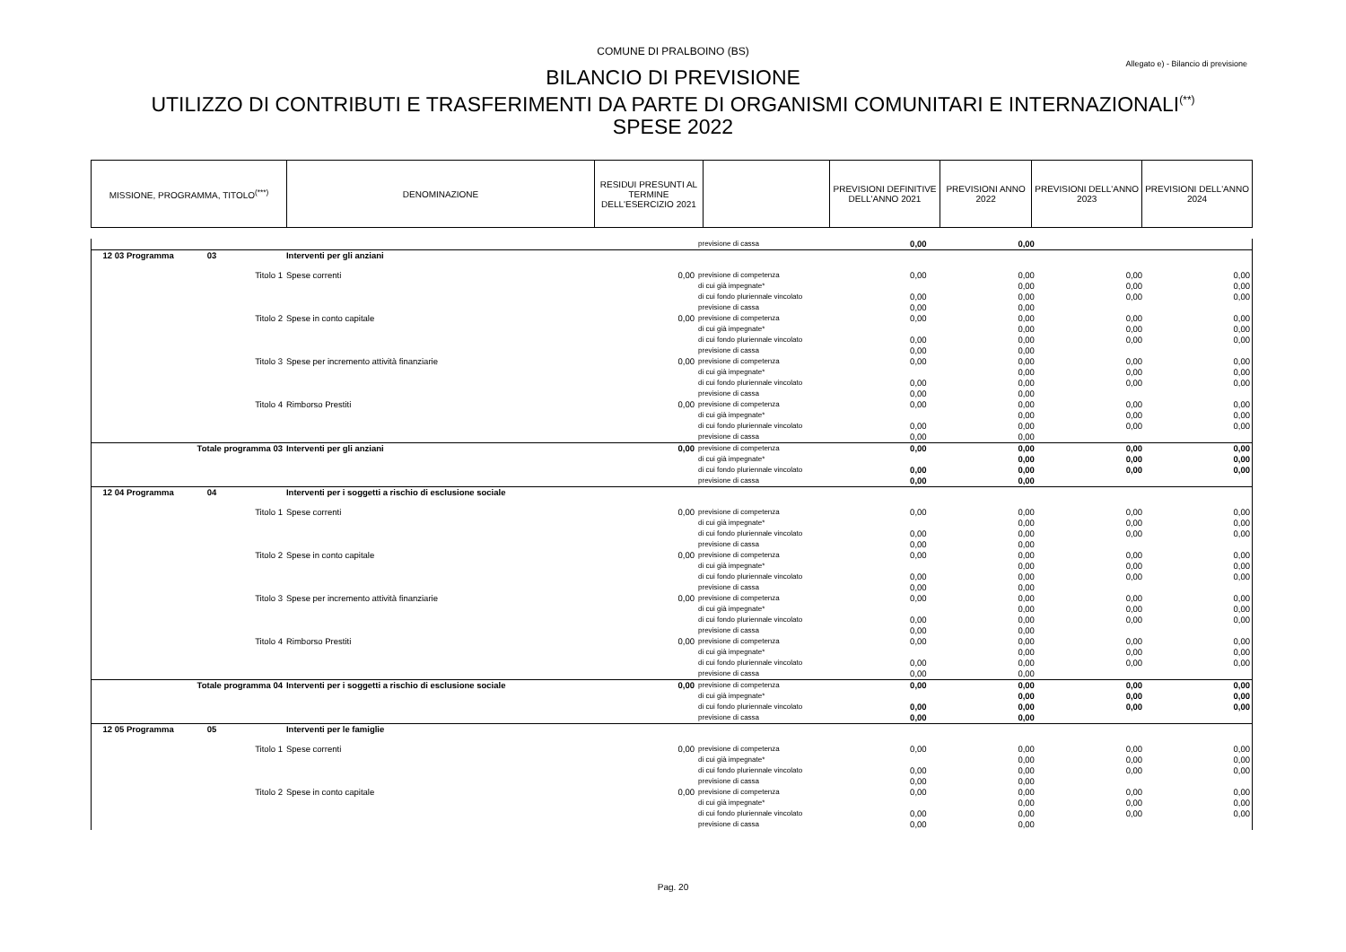COMUNE DI PRALBOINO (BS)
Allegato e) - Bilancio di previsione
BILANCIO DI PREVISIONE
UTILIZZO DI CONTRIBUTI E TRASFERIMENTI DA PARTE DI ORGANISMI COMUNITARI E INTERNAZIONALI<sup>(**)</sup>
SPESE 2022
| MISSIONE, PROGRAMMA, TITOLO<sup>(***)</sup> | DENOMINAZIONE | RESIDUI PRESUNTI AL TERMINE DELL'ESERCIZIO 2021 | | PREVISIONI DEFINITIVE DELL'ANNO 2021 | PREVISIONI ANNO 2022 | PREVISIONI DELL'ANNO 2023 | PREVISIONI DELL'ANNO 2024 |
| | | | previsione di cassa | 0,00 | 0,00 | | |
| 12 03 Programma 03 | Interventi per gli anziani | | | | | | |
| Titolo 1 | Spese correnti | 0,00 | previsione di competenza | 0,00 | 0,00 | 0,00 | 0,00 |
| | | | di cui già impegnate* | | 0,00 | 0,00 | 0,00 |
| | | | di cui fondo pluriennale vincolato | 0,00 | 0,00 | 0,00 | 0,00 |
| | | | previsione di cassa | 0,00 | 0,00 | | |
| Titolo 2 | Spese in conto capitale | 0,00 | previsione di competenza | 0,00 | 0,00 | 0,00 | 0,00 |
| | | | di cui già impegnate* | | 0,00 | 0,00 | 0,00 |
| | | | di cui fondo pluriennale vincolato | 0,00 | 0,00 | 0,00 | 0,00 |
| | | | previsione di cassa | 0,00 | 0,00 | | |
| Titolo 3 | Spese per incremento attività finanziarie | 0,00 | previsione di competenza | 0,00 | 0,00 | 0,00 | 0,00 |
| | | | di cui già impegnate* | | 0,00 | 0,00 | 0,00 |
| | | | di cui fondo pluriennale vincolato | 0,00 | 0,00 | 0,00 | 0,00 |
| | | | previsione di cassa | 0,00 | 0,00 | | |
| Titolo 4 | Rimborso Prestiti | 0,00 | previsione di competenza | 0,00 | 0,00 | 0,00 | 0,00 |
| | | | di cui già impegnate* | | 0,00 | 0,00 | 0,00 |
| | | | di cui fondo pluriennale vincolato | 0,00 | 0,00 | 0,00 | 0,00 |
| | | | previsione di cassa | 0,00 | 0,00 | | |
| Totale programma 03 | Interventi per gli anziani | 0,00 | previsione di competenza | 0,00 | 0,00 | 0,00 | 0,00 |
| | | | di cui già impegnate* | | 0,00 | 0,00 | 0,00 |
| | | | di cui fondo pluriennale vincolato | 0,00 | 0,00 | 0,00 | 0,00 |
| | | | previsione di cassa | 0,00 | 0,00 | | |
| 12 04 Programma 04 | Interventi per i soggetti a rischio di esclusione sociale | | | | | | |
| Titolo 1 | Spese correnti | 0,00 | previsione di competenza | 0,00 | 0,00 | 0,00 | 0,00 |
| | | | di cui già impegnate* | | 0,00 | 0,00 | 0,00 |
| | | | di cui fondo pluriennale vincolato | 0,00 | 0,00 | 0,00 | 0,00 |
| | | | previsione di cassa | 0,00 | 0,00 | | |
| Titolo 2 | Spese in conto capitale | 0,00 | previsione di competenza | 0,00 | 0,00 | 0,00 | 0,00 |
| | | | di cui già impegnate* | | 0,00 | 0,00 | 0,00 |
| | | | di cui fondo pluriennale vincolato | 0,00 | 0,00 | 0,00 | 0,00 |
| | | | previsione di cassa | 0,00 | 0,00 | | |
| Titolo 3 | Spese per incremento attività finanziarie | 0,00 | previsione di competenza | 0,00 | 0,00 | 0,00 | 0,00 |
| | | | di cui già impegnate* | | 0,00 | 0,00 | 0,00 |
| | | | di cui fondo pluriennale vincolato | 0,00 | 0,00 | 0,00 | 0,00 |
| | | | previsione di cassa | 0,00 | 0,00 | | |
| Titolo 4 | Rimborso Prestiti | 0,00 | previsione di competenza | 0,00 | 0,00 | 0,00 | 0,00 |
| | | | di cui già impegnate* | | 0,00 | 0,00 | 0,00 |
| | | | di cui fondo pluriennale vincolato | 0,00 | 0,00 | 0,00 | 0,00 |
| | | | previsione di cassa | 0,00 | 0,00 | | |
| Totale programma 04 | Interventi per i soggetti a rischio di esclusione sociale | 0,00 | previsione di competenza | 0,00 | 0,00 | 0,00 | 0,00 |
| | | | di cui già impegnate* | | 0,00 | 0,00 | 0,00 |
| | | | di cui fondo pluriennale vincolato | 0,00 | 0,00 | 0,00 | 0,00 |
| | | | previsione di cassa | 0,00 | 0,00 | | |
| 12 05 Programma 05 | Interventi per le famiglie | | | | | | |
| Titolo 1 | Spese correnti | 0,00 | previsione di competenza | 0,00 | 0,00 | 0,00 | 0,00 |
| | | | di cui già impegnate* | | 0,00 | 0,00 | 0,00 |
| | | | di cui fondo pluriennale vincolato | 0,00 | 0,00 | 0,00 | 0,00 |
| | | | previsione di cassa | 0,00 | 0,00 | | |
| Titolo 2 | Spese in conto capitale | 0,00 | previsione di competenza | 0,00 | 0,00 | 0,00 | 0,00 |
| | | | di cui già impegnate* | | 0,00 | 0,00 | 0,00 |
| | | | di cui fondo pluriennale vincolato | 0,00 | 0,00 | 0,00 | 0,00 |
| | | | previsione di cassa | 0,00 | 0,00 | | |
Pag. 20